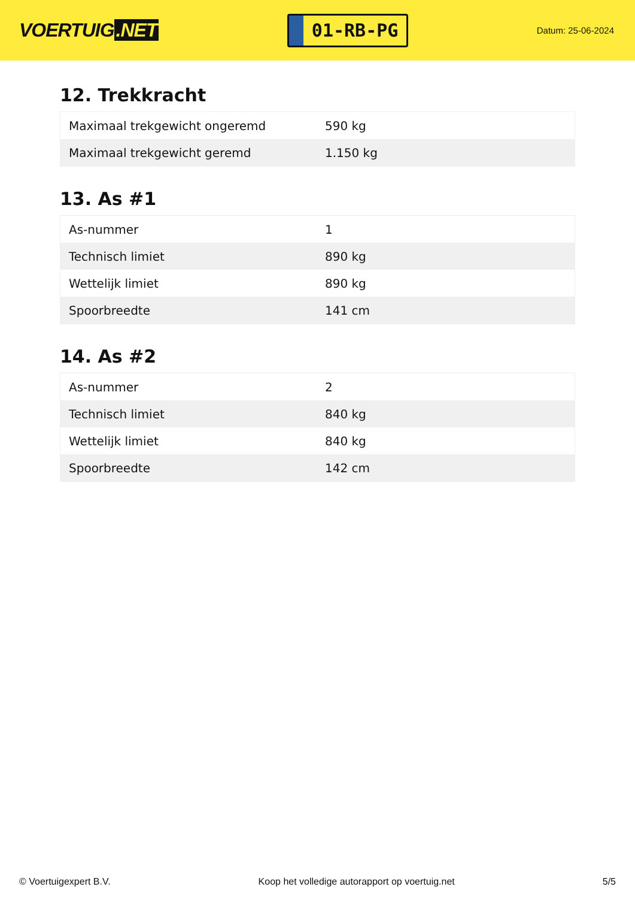VOERTUIG.NET
01-RB-PG
Datum: 25-06-2024
12. Trekkracht
| Maximaal trekgewicht ongeremd | 590 kg |
| Maximaal trekgewicht geremd | 1.150 kg |
13. As #1
| As-nummer | 1 |
| Technisch limiet | 890 kg |
| Wettelijk limiet | 890 kg |
| Spoorbreedte | 141 cm |
14. As #2
| As-nummer | 2 |
| Technisch limiet | 840 kg |
| Wettelijk limiet | 840 kg |
| Spoorbreedte | 142 cm |
© Voertuigexpert B.V. Koop het volledige autorapport op voertuig.net 5/5